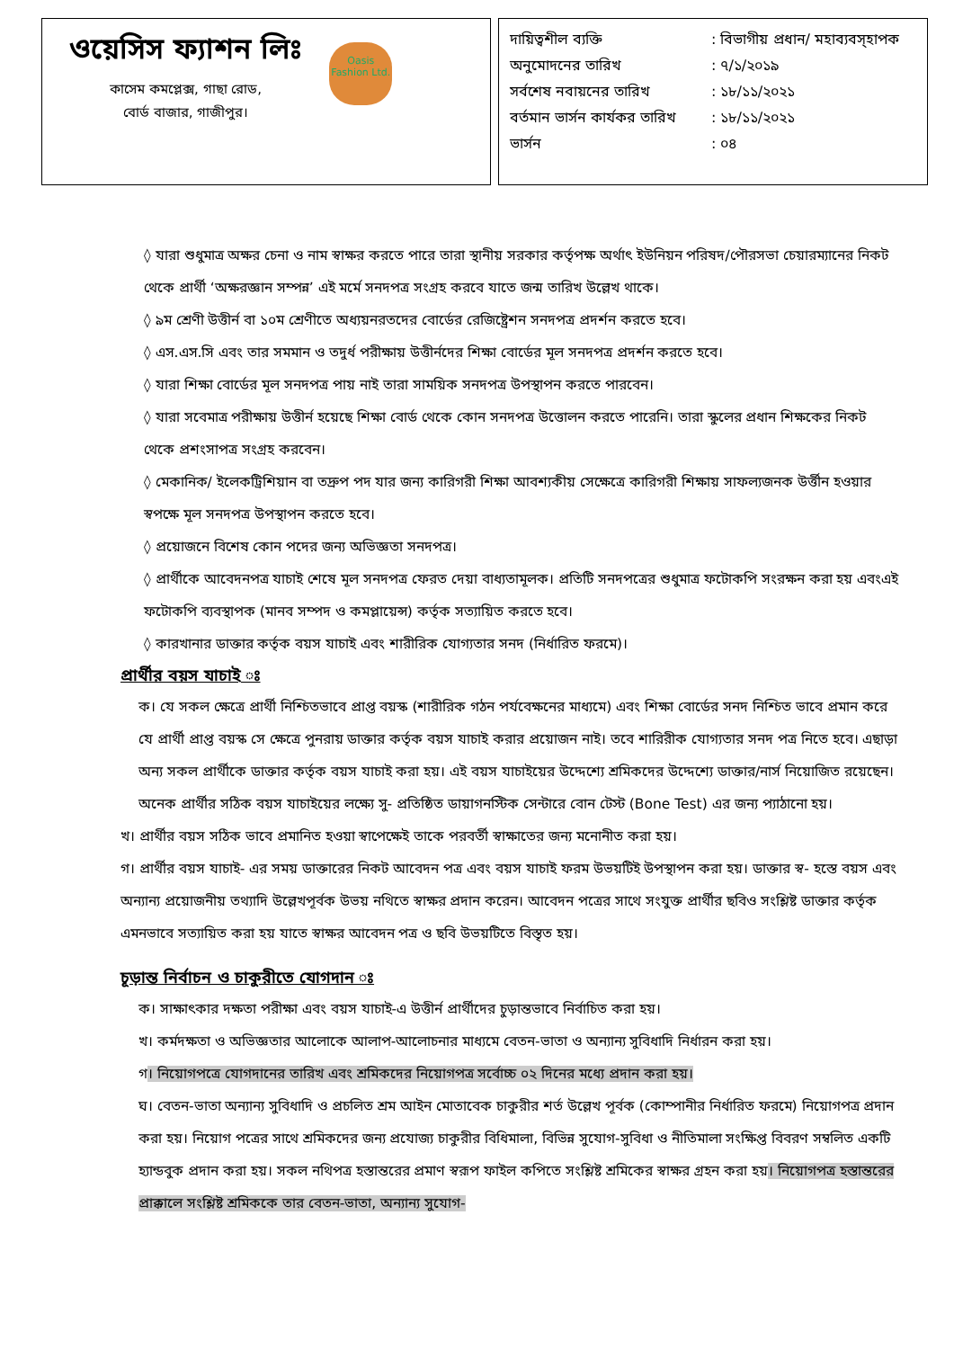ওয়েসিস ফ্যাশন লিঃ
কাসেম কমপ্লেক্স, গাছা রোড,
বোর্ড বাজার, গাজীপুর।
Oasis Fashion Ltd.
দায়িত্বশীল ব্যক্তি: বিভাগীয় প্রধান/ মহাব্যবস্হাপক
অনুমোদনের তারিখ: ৭/১/২০১৯
সর্বশেষ নবায়নের তারিখ: ১৮/১১/২০২১
বর্তমান ভার্সন কার্যকর তারিখ: ১৮/১১/২০২১
ভার্সন: ০৪
◊ যারা শুধুমাত্র অক্ষর চেনা ও নাম স্বাক্ষর করতে পারে তারা স্থানীয় সরকার কর্তৃপক্ষ অর্থাৎ ইউনিয়ন পরিষদ/পৌরসভা চেয়ারম্যানের নিকট থেকে প্রার্থী ‘অক্ষরজ্ঞান সম্পন্ন’ এই মর্মে সনদপত্র সংগ্রহ করবে যাতে জন্ম তারিখ উল্লেখ থাকে।
◊ ৯ম শ্রেণী উত্তীর্ন বা ১০ম শ্রেণীতে অধ্যয়নরতদের বোর্ডের রেজিষ্ট্রেশন সনদপত্র প্রদর্শন করতে হবে।
◊ এস.এস.সি এবং তার সমমান ও তদুর্ধ পরীক্ষায় উত্তীর্নদের শিক্ষা বোর্ডের মূল সনদপত্র প্রদর্শন করতে হবে।
◊ যারা শিক্ষা বোর্ডের মূল সনদপত্র পায় নাই তারা সাময়িক সনদপত্র উপস্থাপন করতে পারবেন।
◊ যারা সবেমাত্র পরীক্ষায় উত্তীর্ন হয়েছে শিক্ষা বোর্ড থেকে কোন সনদপত্র উত্তোলন করতে পারেনি। তারা স্কুলের প্রধান শিক্ষকের নিকট থেকে প্রশংসাপত্র সংগ্রহ করবেন।
◊ মেকানিক/ ইলেকট্রিশিয়ান বা তদ্রুপ পদ যার জন্য কারিগরী শিক্ষা আবশ্যকীয় সেক্ষেত্রে কারিগরী শিক্ষায় সাফল্যজনক উর্ত্তীন হওয়ার স্বপক্ষে মূল সনদপত্র উপস্থাপন করতে হবে।
◊ প্রয়োজনে বিশেষ কোন পদের জন্য অভিজ্ঞতা সনদপত্র।
◊ প্রার্থীকে আবেদনপত্র যাচাই শেষে মূল সনদপত্র ফেরত দেয়া বাধ্যতামূলক। প্রতিটি সনদপত্রের শুধুমাত্র ফটোকপি সংরক্ষন করা হয় এবংএই ফটোকপি ব্যবস্থাপক (মানব সম্পদ ও কমপ্লায়েন্স) কর্তৃক সত্যায়িত করতে হবে।
◊ কারখানার ডাক্তার কর্তৃক বয়স যাচাই এবং শারীরিক যোগ্যতার সনদ (নির্ধারিত ফরমে)।
প্রার্থীর বয়স যাচাই ঃ
ক। যে সকল ক্ষেত্রে প্রার্থী নিশ্চিতভাবে প্রাপ্ত বয়স্ক (শারীরিক গঠন পর্যবেক্ষনের মাধ্যমে) এবং শিক্ষা বোর্ডের সনদ নিশ্চিত ভাবে প্রমান করে যে প্রার্থী প্রাপ্ত বয়স্ক সে ক্ষেত্রে পুনরায় ডাক্তার কর্তৃক বয়স যাচাই করার প্রয়োজন নাই। তবে শারিরীক যোগ্যতার সনদ পত্র নিতে হবে। এছাড়া অন্য সকল প্রার্থীকে ডাক্তার কর্তৃক বয়স যাচাই করা হয়। এই বয়স যাচাইয়ের উদ্দেশ্যে শ্রমিকদের উদ্দেশ্যে ডাক্তার/নার্স নিয়োজিত রয়েছেন। অনেক প্রার্থীর সঠিক বয়স যাচাইয়ের লক্ষ্যে সু- প্রতিষ্ঠিত ডায়াগনস্টিক সেন্টারে বোন টেস্ট (Bone Test) এর জন্য প্যাঠানো হয়।
খ। প্রার্থীর বয়স সঠিক ভাবে প্রমানিত হওয়া স্বাপেক্ষেই তাকে পরবর্তী স্বাক্ষাতের জন্য মনোনীত করা হয়।
গ। প্রার্থীর বয়স যাচাই- এর সময় ডাক্তারের নিকট আবেদন পত্র এবং বয়স যাচাই ফরম উভয়টিই উপস্থাপন করা হয়। ডাক্তার স্ব- হস্তে বয়স এবং অন্যান্য প্রয়োজনীয় তথ্যাদি উল্লেখপূর্বক উভয় নথিতে স্বাক্ষর প্রদান করেন। আবেদন পত্রের সাথে সংযুক্ত প্রার্থীর ছবিও সংশ্লিষ্ট ডাক্তার কর্তৃক এমনভাবে সত্যায়িত করা হয় যাতে স্বাক্ষর আবেদন পত্র ও ছবি উভয়টিতে বিস্তৃত হয়।
চূড়ান্ত নির্বাচন ও চাকুরীতে যোগদান ঃ
ক। সাক্ষাৎকার দক্ষতা পরীক্ষা এবং বয়স যাচাই-এ উত্তীর্ন প্রার্থীদের চুড়ান্তভাবে নির্বাচিত করা হয়।
খ। কর্মদক্ষতা ও অভিজ্ঞতার আলোকে আলাপ-আলোচনার মাধ্যমে বেতন-ভাতা ও অন্যান্য সুবিধাদি নির্ধারন করা হয়।
গ। নিয়োগপত্রে যোগদানের তারিখ এবং শ্রমিকদের নিয়োগপত্র সর্বোচ্চ ০২ দিনের মধ্যে প্রদান করা হয়।
ঘ। বেতন-ভাতা অন্যান্য সুবিধাদি ও প্রচলিত শ্রম আইন মোতাবেক চাকুরীর শর্ত উল্লেখ পূর্বক (কোম্পানীর নির্ধারিত ফরমে) নিয়োগপত্র প্রদান করা হয়। নিয়োগ পত্রের সাথে শ্রমিকদের জন্য প্রযোজ্য চাকুরীর বিধিমালা, বিভিন্ন সুযোগ-সুবিধা ও নীতিমালা সংক্ষিপ্ত বিবরণ সম্বলিত একটি হ্যান্ডবুক প্রদান করা হয়। সকল নথিপত্র হস্তান্তরের প্রমাণ স্বরূপ ফাইল কপিতে সংশ্লিষ্ট শ্রমিকের স্বাক্ষর গ্রহন করা হয়। নিয়োগপত্র হস্তান্তরের প্রাক্কালে সংশ্লিষ্ট শ্রমিককে তার বেতন-ভাতা, অন্যান্য সুযোগ-